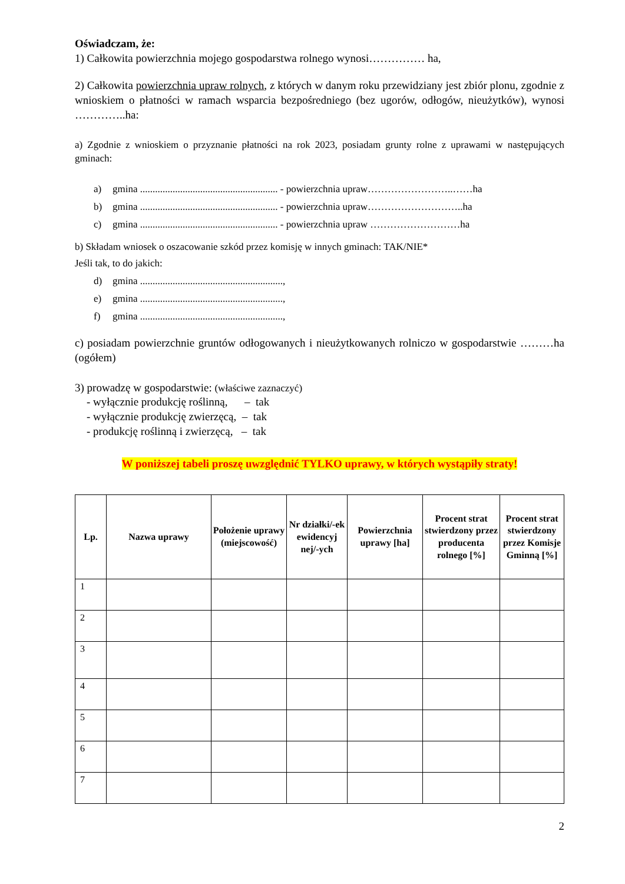Oświadczam, że:
1) Całkowita powierzchnia mojego gospodarstwa rolnego wynosi…………… ha,
2) Całkowita powierzchnia upraw rolnych, z których w danym roku przewidziany jest zbiór plonu, zgodnie z wnioskiem o płatności w ramach wsparcia bezpośredniego (bez ugorów, odłogów, nieużytków), wynosi …………..ha:
a) Zgodnie z wnioskiem o przyznanie płatności na rok 2023, posiadam grunty rolne z uprawami w następujących gminach:
a) gmina ....................................................... - powierzchnia upraw……………………..……ha
b) gmina ....................................................... - powierzchnia upraw………………………..ha
c) gmina ....................................................... - powierzchnia upraw ………………………ha
b) Składam wniosek o oszacowanie szkód przez komisję w innych gminach: TAK/NIE*
Jeśli tak, to do jakich:
d) gmina .........................................................,
e) gmina .........................................................,
f) gmina .........................................................,
c) posiadam powierzchnie gruntów odłogowanych i nieużytkowanych rolniczo w gospodarstwie ………ha (ogółem)
3) prowadzę w gospodarstwie: (właściwe zaznaczyć)
- wyłącznie produkcję roślinną, – tak
- wyłącznie produkcję zwierzęcą, – tak
- produkcję roślinną i zwierzęcą, – tak
W poniższej tabeli proszę uwzględnić TYLKO uprawy, w których wystąpiły straty!
| Lp. | Nazwa uprawy | Położenie uprawy (miejscowość) | Nr działki/-ek ewidencyj nej/-ych | Powierzchnia uprawy [ha] | Procent strat stwierdzony przez producenta rolnego [%] | Procent strat stwierdzony przez Komisje Gminną [%] |
| --- | --- | --- | --- | --- | --- | --- |
| 1 | | | | | | |
| 2 | | | | | | |
| 3 | | | | | | |
| 4 | | | | | | |
| 5 | | | | | | |
| 6 | | | | | | |
| 7 | | | | | | |
2